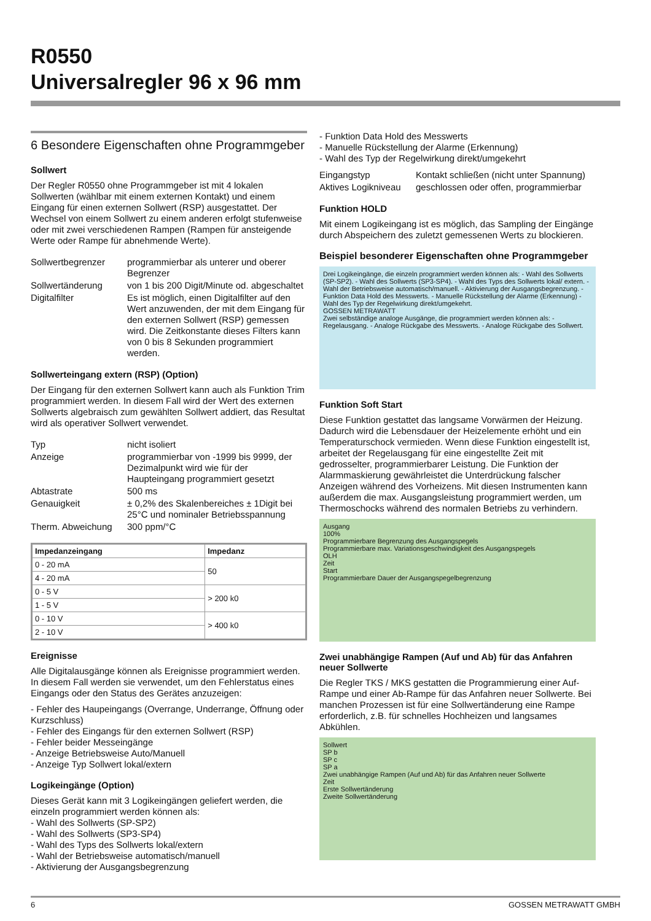R0550
Universalregler 96 x 96 mm
6 Besondere Eigenschaften ohne Programmgeber
Sollwert
Der Regler R0550 ohne Programmgeber ist mit 4 lokalen Sollwerten (wählbar mit einem externen Kontakt) und einem Eingang für einen externen Sollwert (RSP) ausgestattet. Der Wechsel von einem Sollwert zu einem anderen erfolgt stufenweise oder mit zwei verschiedenen Rampen (Rampen für ansteigende Werte oder Rampe für abnehmende Werte).
| Sollwertbegrenzer | programmierbar als unterer und oberer Begrenzer |
| Sollwertänderung | von 1 bis 200 Digit/Minute od. abgeschaltet |
| Digitalfilter | Es ist möglich, einen Digitalfilter auf den Wert anzuwenden, der mit dem Eingang für den externen Sollwert (RSP) gemessen wird. Die Zeitkonstante dieses Filters kann von 0 bis 8 Sekunden programmiert werden. |
Sollwerteingang extern (RSP) (Option)
Der Eingang für den externen Sollwert kann auch als Funktion Trim programmiert werden. In diesem Fall wird der Wert des externen Sollwerts algebraisch zum gewählten Sollwert addiert, das Resultat wird als operativer Sollwert verwendet.
| Typ | nicht isoliert |
| Anzeige | programmierbar von -1999 bis 9999, der Dezimalpunkt wird wie für der Haupteingang programmiert gesetzt |
| Abtastrate | 500 ms |
| Genauigkeit | ± 0,2% des Skalenbereiches ± 1Digit bei 25°C und nominaler Betriebsspannung |
| Therm. Abweichung | 300 ppm/°C |
| Impedanzeingang | Impedanz |
| --- | --- |
| 0 - 20 mA | 50 |
| 4 - 20 mA | |
| 0 - 5 V | > 200 k0 |
| 1 - 5 V | |
| 0 - 10 V | > 400 k0 |
| 2 - 10 V | |
Ereignisse
Alle Digitalausgänge können als Ereignisse programmiert werden. In diesem Fall werden sie verwendet, um den Fehlerstatus eines Eingangs oder den Status des Gerätes anzuzeigen:
- Fehler des Haupeingangs (Overrange, Underrange, Öffnung oder Kurzschluss)
- Fehler des Eingangs für den externen Sollwert (RSP)
- Fehler beider Messeingänge
- Anzeige Betriebsweise Auto/Manuell
- Anzeige Typ Sollwert lokal/extern
Logikeingänge (Option)
Dieses Gerät kann mit 3 Logikeingängen geliefert werden, die einzeln programmiert werden können als:
- Wahl des Sollwerts (SP-SP2)
- Wahl des Sollwerts (SP3-SP4)
- Wahl des Typs des Sollwerts lokal/extern
- Wahl der Betriebsweise automatisch/manuell
- Aktivierung der Ausgangsbegrenzung
- Funktion Data Hold des Messwerts
- Manuelle Rückstellung der Alarme (Erkennung)
- Wahl des Typ der Regelwirkung direkt/umgekehrt
| Eingangstyp | Kontakt schließen (nicht unter Spannung) |
| Aktives Logikniveau | geschlossen oder offen, programmierbar |
Funktion HOLD
Mit einem Logikeingang ist es möglich, das Sampling der Eingänge durch Abspeichern des zuletzt gemessenen Werts zu blockieren.
Beispiel besonderer Eigenschaften ohne Programmgeber
Drei Logikeingänge, die einzeln programmiert werden können als: - Wahl des Sollwerts (SP-SP2). - Wahl des Sollwerts (SP3-SP4). - Wahl des Typs des Sollwerts lokal/ extern. - Wahl der Betriebsweise automatisch/manuell. - Aktivierung der Ausgangsbegrenzung. - Funktion Data Hold des Messwerts. - Manuelle Rückstellung der Alarme (Erkennung) - Wahl des Typ der Regelwirkung direkt/umgekehrt.
GOSSEN METRAWATT
Zwei selbständige analoge Ausgänge, die programmiert werden können als: - Regelausgang. - Analoge Rückgabe des Messwerts. - Analoge Rückgabe des Sollwert.
Funktion Soft Start
Diese Funktion gestattet das langsame Vorwärmen der Heizung. Dadurch wird die Lebensdauer der Heizelemente erhöht und ein Temperaturschock vermieden. Wenn diese Funktion eingestellt ist, arbeitet der Regelausgang für eine eingestellte Zeit mit gedrosselter, programmierbarer Leistung. Die Funktion der Alarmmaskierung gewährleistet die Unterdrückung falscher Anzeigen während des Vorheizens. Mit diesen Instrumenten kann außerdem die max. Ausgangsleistung programmiert werden, um Thermoschocks während des normalen Betriebs zu verhindern.
Ausgang
100%
Programmierbare Begrenzung des Ausgangspegels
Programmierbare max. Variationsgeschwindigkeit des Ausgangspegels
OLH
Zeit
Start
Programmierbare Dauer der Ausgangspegelbegrenzung
Zwei unabhängige Rampen (Auf und Ab) für das Anfahren neuer Sollwerte
Die Regler TKS / MKS gestatten die Programmierung einer Auf-Rampe und einer Ab-Rampe für das Anfahren neuer Sollwerte. Bei manchen Prozessen ist für eine Sollwertänderung eine Rampe erforderlich, z.B. für schnelles Hochheizen und langsames Abkühlen.
Sollwert
SP b
SP c
SP a
Zwei unabhängige Rampen (Auf und Ab) für das Anfahren neuer Sollwerte
Zeit
Erste Sollwertänderung
Zweite Sollwertänderung
6 GOSSEN METRAWATT GMBH